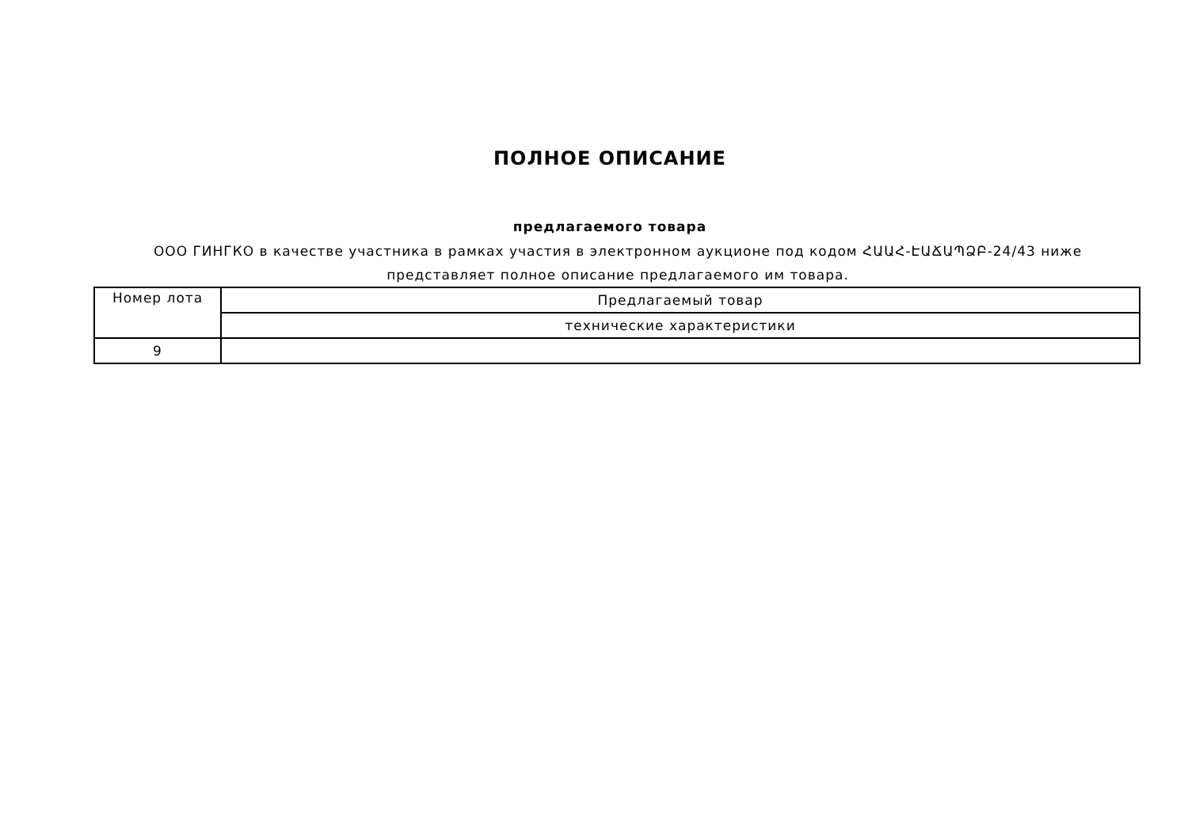ПОЛНОЕ ОПИСАНИЕ
предлагаемого товара
ООО ГИНГКО в качестве участника в рамках участия в электронном аукционе под кодом ՀԱԱՀ-ԷԱՃԱՊՁԲ-24/43 ниже представляет полное описание предлагаемого им товара.
| Номер лота | Предлагаемый товар |
| --- | --- |
| | технические характеристики |
| 9 | |